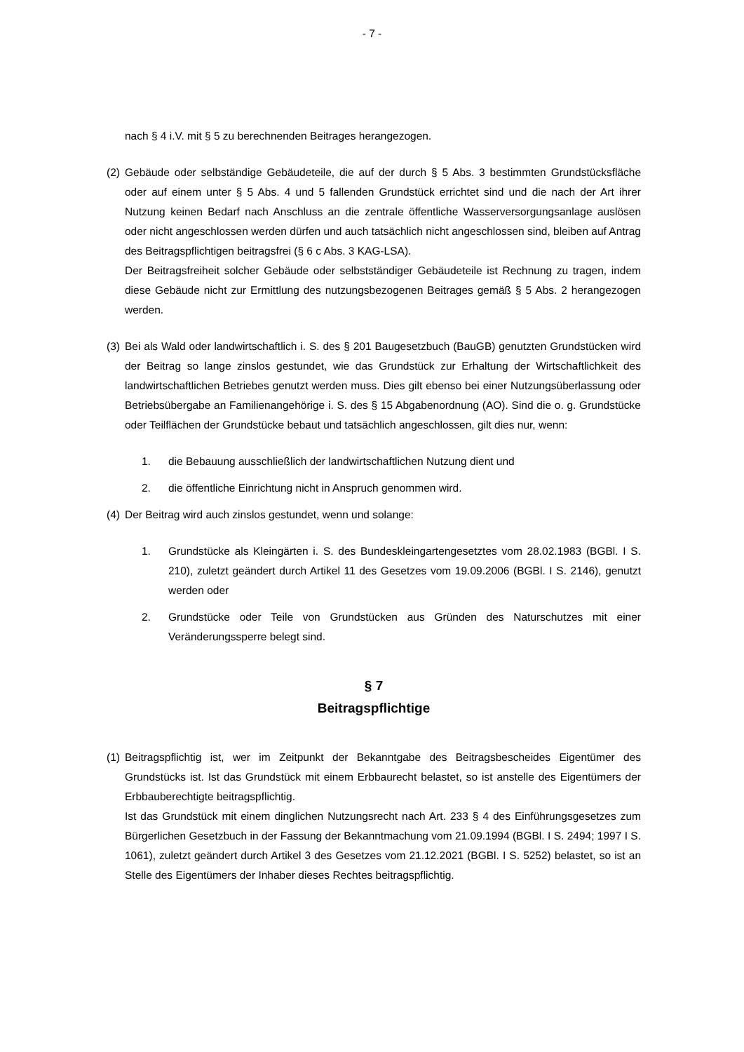- 7 -
nach § 4 i.V. mit § 5 zu berechnenden Beitrages herangezogen.
(2)
Gebäude oder selbständige Gebäudeteile, die auf der durch § 5 Abs. 3 bestimmten Grundstücksfläche oder auf einem unter § 5 Abs. 4 und 5 fallenden Grundstück errichtet sind und die nach der Art ihrer Nutzung keinen Bedarf nach Anschluss an die zentrale öffentliche Wasserversorgungsanlage auslösen oder nicht angeschlossen werden dürfen und auch tatsächlich nicht angeschlossen sind, bleiben auf Antrag des Beitragspflichtigen beitragsfrei (§ 6 c Abs. 3 KAG-LSA).
Der Beitragsfreiheit solcher Gebäude oder selbstständiger Gebäudeteile ist Rechnung zu tragen, indem diese Gebäude nicht zur Ermittlung des nutzungsbezogenen Beitrages gemäß § 5 Abs. 2 herangezogen werden.
(3)
Bei als Wald oder landwirtschaftlich i. S. des § 201 Baugesetzbuch (BauGB) genutzten Grundstücken wird der Beitrag so lange zinslos gestundet, wie das Grundstück zur Erhaltung der Wirtschaftlichkeit des landwirtschaftlichen Betriebes genutzt werden muss. Dies gilt ebenso bei einer Nutzungsüberlassung oder Betriebsübergabe an Familienangehörige i. S. des § 15 Abgabenordnung (AO). Sind die o. g. Grundstücke oder Teilflächen der Grundstücke bebaut und tatsächlich angeschlossen, gilt dies nur, wenn:
1. die Bebauung ausschließlich der landwirtschaftlichen Nutzung dient und
2. die öffentliche Einrichtung nicht in Anspruch genommen wird.
(4)
Der Beitrag wird auch zinslos gestundet, wenn und solange:
1. Grundstücke als Kleingärten i. S. des Bundeskleingartengesetztes vom 28.02.1983 (BGBl. I S. 210), zuletzt geändert durch Artikel 11 des Gesetzes vom 19.09.2006 (BGBl. I S. 2146), genutzt werden oder
2. Grundstücke oder Teile von Grundstücken aus Gründen des Naturschutzes mit einer Veränderungssperre belegt sind.
§ 7
Beitragspflichtige
(1)
Beitragspflichtig ist, wer im Zeitpunkt der Bekanntgabe des Beitragsbescheides Eigentümer des Grundstücks ist. Ist das Grundstück mit einem Erbbaurecht belastet, so ist anstelle des Eigentümers der Erbbauberechtigte beitragspflichtig.
Ist das Grundstück mit einem dinglichen Nutzungsrecht nach Art. 233 § 4 des Einführungsgesetzes zum Bürgerlichen Gesetzbuch in der Fassung der Bekanntmachung vom 21.09.1994 (BGBl. I S. 2494; 1997 I S. 1061), zuletzt geändert durch Artikel 3 des Gesetzes vom 21.12.2021 (BGBl. I S. 5252) belastet, so ist an Stelle des Eigentümers der Inhaber dieses Rechtes beitragspflichtig.